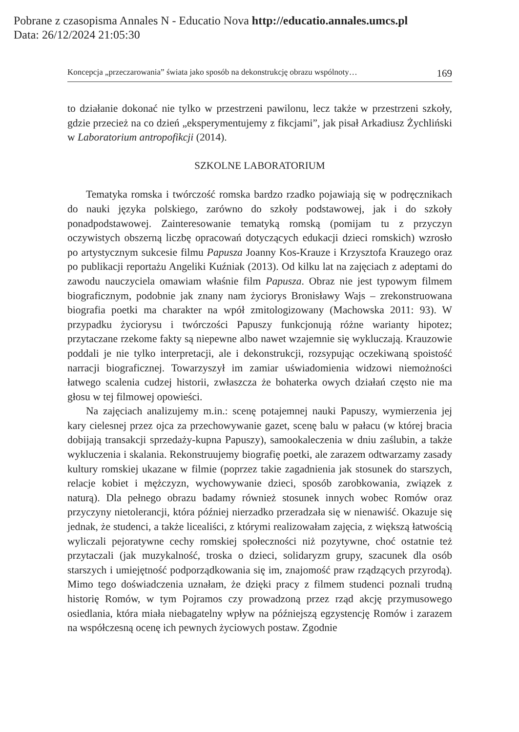Pobrane z czasopisma Annales N - Educatio Nova http://educatio.annales.umcs.pl
Data: 26/12/2024 21:05:30
Koncepcja „przeczarowania” świata jako sposób na dekonstrukcję obrazu wspólnoty… 169
to działanie dokonać nie tylko w przestrzeni pawilonu, lecz także w przestrzeni szkoły, gdzie przecież na co dzień „eksperymentujemy z fikcjami”, jak pisał Arkadiusz Żychliński w Laboratorium antropofikcji (2014).
SZKOLNE LABORATORIUM
Tematyka romska i twórczość romska bardzo rzadko pojawiają się w podręcznikach do nauki języka polskiego, zarówno do szkoły podstawowej, jak i do szkoły ponadpodstawowej. Zainteresowanie tematyką romską (pomijam tu z przyczyn oczywistych obszerną liczbę opracowań dotyczących edukacji dzieci romskich) wzrosło po artystycznym sukcesie filmu Papusza Joanny Kos-Krauze i Krzysztofa Krauzego oraz po publikacji reportażu Angeliki Kuźniak (2013). Od kilku lat na zajęciach z adeptami do zawodu nauczyciela omawiam właśnie film Papusza. Obraz nie jest typowym filmem biograficznym, podobnie jak znany nam życiorys Bronisławy Wajs – zrekonstruowana biografia poetki ma charakter na wpół zmitologizowany (Machowska 2011: 93). W przypadku życiorysu i twórczości Papuszy funkcjonują różne warianty hipotez; przytaczane rzekome fakty są niepewne albo nawet wzajemnie się wykluczają. Krauzowie poddali je nie tylko interpretacji, ale i dekonstrukcji, rozsypując oczekiwaną spoistość narracji biograficznej. Towarzyszył im zamiar uświadomienia widzowi niemożności łatwego scalenia cudzej historii, zwłaszcza że bohaterka owych działań często nie ma głosu w tej filmowej opowieści.
Na zajęciach analizujemy m.in.: scenę potajemnej nauki Papuszy, wymierzenia jej kary cielesnej przez ojca za przechowywanie gazet, scenę balu w pałacu (w której bracia dobijają transakcji sprzedaży-kupna Papuszy), samookaleczenia w dniu zaślubin, a także wykluczenia i skalania. Rekonstruujemy biografię poetki, ale zarazem odtwarzamy zasady kultury romskiej ukazane w filmie (poprzez takie zagadnienia jak stosunek do starszych, relacje kobiet i mężczyzn, wychowywanie dzieci, sposób zarobkowania, związek z naturą). Dla pełnego obrazu badamy również stosunek innych wobec Romów oraz przyczyny nietolerancji, która później nierzadko przeradzała się w nienawiść. Okazuje się jednak, że studenci, a także licealiści, z którymi realizowałam zajęcia, z większą łatwością wyliczali pejoratywne cechy romskiej społeczności niż pozytywne, choć ostatnie też przytaczali (jak muzykalność, troska o dzieci, solidaryzm grupy, szacunek dla osób starszych i umiejętność podporządkowania się im, znajomość praw rządzących przyrodą). Mimo tego doświadczenia uznałam, że dzięki pracy z filmem studenci poznali trudną historię Romów, w tym Pojramos czy prowadzoną przez rząd akcję przymusowego osiedlania, która miała niebagatelny wpływ na późniejszą egzystencję Romów i zarazem na współczesną ocenę ich pewnych życiowych postaw. Zgodnie